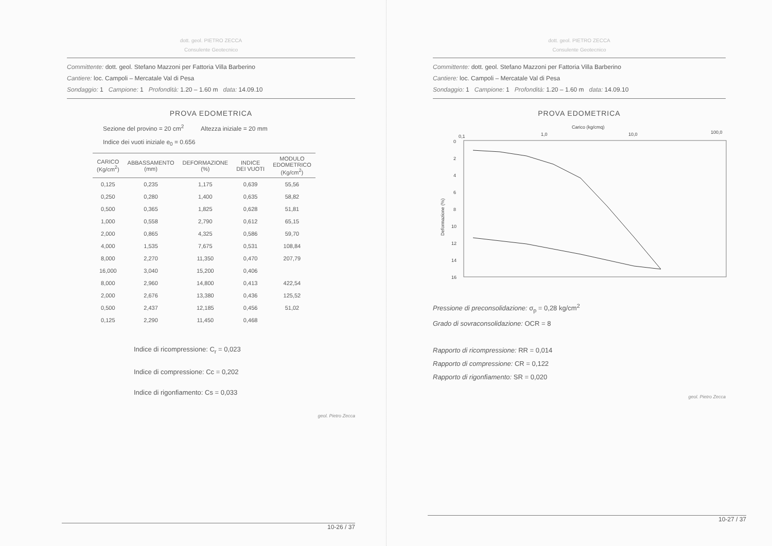dott. geol. PIETRO ZECCA
Consulente Geotecnico
Committente: dott. geol. Stefano Mazzoni per Fattoria Villa Barberino
Cantiere: loc. Campoli – Mercatale Val di Pesa
Sondaggio: 1 Campione: 1 Profondità: 1.20 – 1.60 m data: 14.09.10
PROVA EDOMETRICA
Sezione del provino = 20 cm<sup>2</sup> Altezza iniziale = 20 mm
Indice dei vuoti iniziale e<sub>0</sub> = 0.656
| CARICO (Kg/cm<sup>2</sup>) | ABBASSAMENTO (mm) | DEFORMAZIONE (%) | INDICE DEI VUOTI | MODULO EDOMETRICO (Kg/cm<sup>2</sup>) |
| --- | --- | --- | --- | --- |
| 0,125 | 0,235 | 1,175 | 0,639 | 55,56 |
| 0,250 | 0,280 | 1,400 | 0,635 | 58,82 |
| 0,500 | 0,365 | 1,825 | 0,628 | 51,81 |
| 1,000 | 0,558 | 2,790 | 0,612 | 65,15 |
| 2,000 | 0,865 | 4,325 | 0,586 | 59,70 |
| 4,000 | 1,535 | 7,675 | 0,531 | 108,84 |
| 8,000 | 2,270 | 11,350 | 0,470 | 207,79 |
| 16,000 | 3,040 | 15,200 | 0,406 | |
| 8,000 | 2,960 | 14,800 | 0,413 | 422,54 |
| 2,000 | 2,676 | 13,380 | 0,436 | 125,52 |
| 0,500 | 2,437 | 12,185 | 0,456 | 51,02 |
| 0,125 | 2,290 | 11,450 | 0,468 | |
Indice di ricompressione: C<sub>r</sub> = 0,023
Indice di compressione: Cc = 0,202
Indice di rigonfiamento: Cs = 0,033
geol. Pietro Zecca
10-26 / 37
dott. geol. PIETRO ZECCA
Consulente Geotecnico
Committente: dott. geol. Stefano Mazzoni per Fattoria Villa Barberino
Cantiere: loc. Campoli – Mercatale Val di Pesa
Sondaggio: 1 Campione: 1 Profondità: 1.20 – 1.60 m data: 14.09.10
PROVA EDOMETRICA
Carico (kg/cmq)
0,1
1,0
10,0
100,0
0
2
4
6
8
10
12
14
16
Deformazione (%)
Pressione di preconsolidazione: σ<sub>p</sub> = 0,28 kg/cm<sup>2</sup>
Grado di sovraconsolidazione: OCR = 8
Rapporto di ricompressione: RR = 0,014
Rapporto di compressione: CR = 0,122
Rapporto di rigonfiamento: SR = 0,020
geol. Pietro Zecca
10-27 / 37